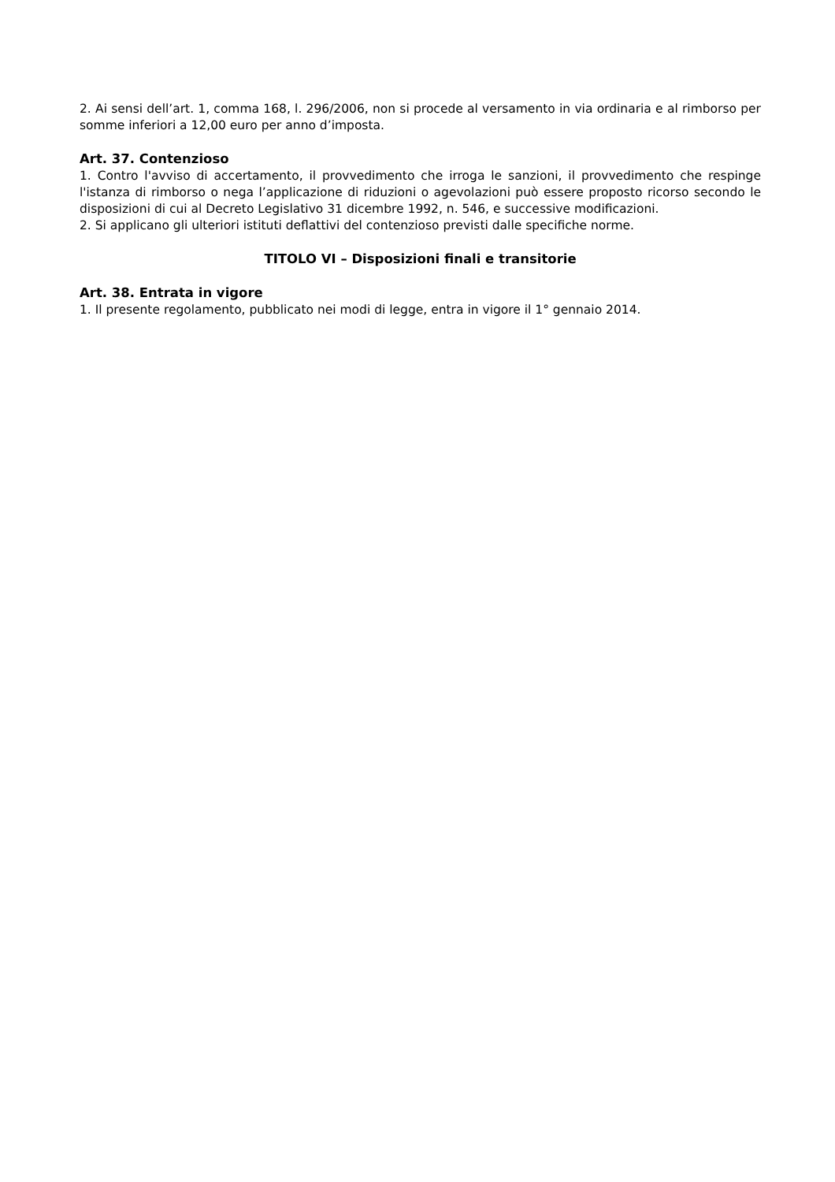2. Ai sensi dell’art. 1, comma 168, l. 296/2006, non si procede al versamento in via ordinaria e al rimborso per somme inferiori a 12,00 euro per anno d’imposta.
Art. 37. Contenzioso
1. Contro l'avviso di accertamento, il provvedimento che irroga le sanzioni, il provvedimento che respinge l'istanza di rimborso o nega l’applicazione di riduzioni o agevolazioni può essere proposto ricorso secondo le disposizioni di cui al Decreto Legislativo 31 dicembre 1992, n. 546, e successive modificazioni.
2. Si applicano gli ulteriori istituti deflattivi del contenzioso previsti dalle specifiche norme.
TITOLO VI – Disposizioni finali e transitorie
Art. 38. Entrata in vigore
1. Il presente regolamento, pubblicato nei modi di legge, entra in vigore il 1° gennaio 2014.